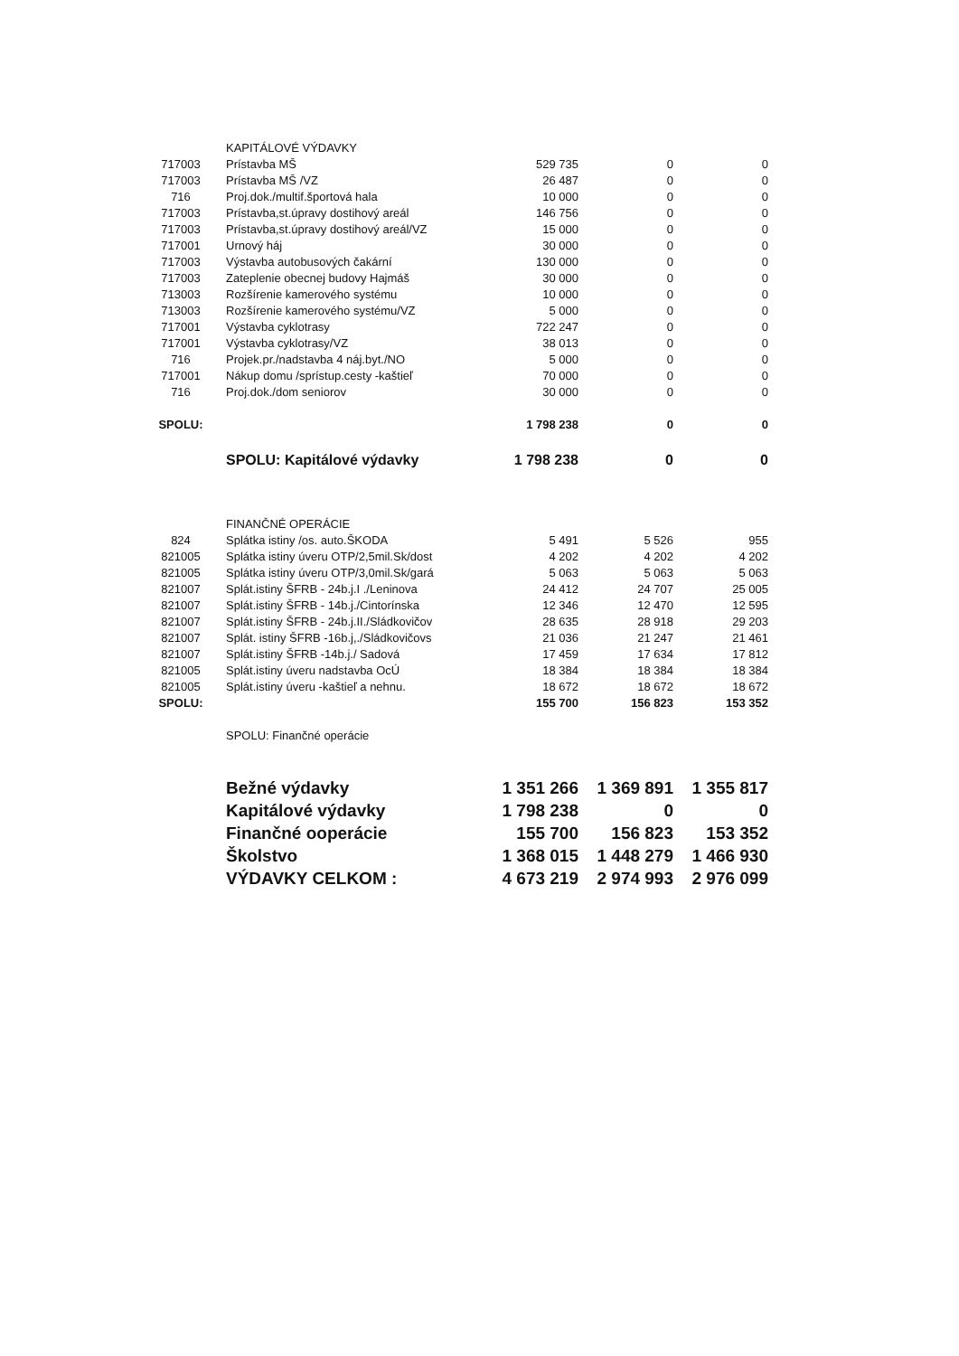| | KAPITÁLOVÉ VÝDAVKY | | | |
| 717003 | Prístavba MŠ | 529 735 | 0 | 0 |
| 717003 | Prístavba MŠ /VZ | 26 487 | 0 | 0 |
| 716 | Proj.dok./multif.športová hala | 10 000 | 0 | 0 |
| 717003 | Prístavba,st.úpravy dostihový areál | 146 756 | 0 | 0 |
| 717003 | Prístavba,st.úpravy dostihový areál/VZ | 15 000 | 0 | 0 |
| 717001 | Urnový háj | 30 000 | 0 | 0 |
| 717003 | Výstavba autobusových čakární | 130 000 | 0 | 0 |
| 717003 | Zateplenie obecnej budovy Hajmáš | 30 000 | 0 | 0 |
| 713003 | Rozšírenie kamerového systému | 10 000 | 0 | 0 |
| 713003 | Rozšírenie kamerového systému/VZ | 5 000 | 0 | 0 |
| 717001 | Výstavba cyklotrasy | 722 247 | 0 | 0 |
| 717001 | Výstavba cyklotrasy/VZ | 38 013 | 0 | 0 |
| 716 | Projek.pr./nadstavba 4 náj.byt./NO | 5 000 | 0 | 0 |
| 717001 | Nákup domu /sprístup.cesty -kaštieľ | 70 000 | 0 | 0 |
| 716 | Proj.dok./dom seniorov | 30 000 | 0 | 0 |
| SPOLU: | | 1 798 238 | 0 | 0 |
| | SPOLU: Kapitálové výdavky | 1 798 238 | 0 | 0 |
| | FINANČNÉ OPERÁCIE | | | |
| 824 | Splátka istiny /os. auto.ŠKODA | 5 491 | 5 526 | 955 |
| 821005 | Splátka istiny úveru OTP/2,5mil.Sk/dost | 4 202 | 4 202 | 4 202 |
| 821005 | Splátka istiny úveru OTP/3,0mil.Sk/gará | 5 063 | 5 063 | 5 063 |
| 821007 | Splát.istiny ŠFRB - 24b.j.I ./Leninova | 24 412 | 24 707 | 25 005 |
| 821007 | Splát.istiny ŠFRB - 14b.j./Cintorínska | 12 346 | 12 470 | 12 595 |
| 821007 | Splát.istiny ŠFRB - 24b.j.II./Sládkovičov | 28 635 | 28 918 | 29 203 |
| 821007 | Splát. istiny ŠFRB -16b.j,./Sládkovičovs | 21 036 | 21 247 | 21 461 |
| 821007 | Splát.istiny ŠFRB -14b.j./ Sadová | 17 459 | 17 634 | 17 812 |
| 821005 | Splát.istiny úveru nadstavba OcÚ | 18 384 | 18 384 | 18 384 |
| 821005 | Splát.istiny úveru -kaštieľ a nehnu. | 18 672 | 18 672 | 18 672 |
| SPOLU: | | 155 700 | 156 823 | 153 352 |
| | SPOLU: Finančné operácie | | | |
| | Bežné výdavky | 1 351 266 | 1 369 891 | 1 355 817 |
| | Kapitálové výdavky | 1 798 238 | 0 | 0 |
| | Finančné ooperácie | 155 700 | 156 823 | 153 352 |
| | Školstvo | 1 368 015 | 1 448 279 | 1 466 930 |
| | VÝDAVKY CELKOM : | 4 673 219 | 2 974 993 | 2 976 099 |